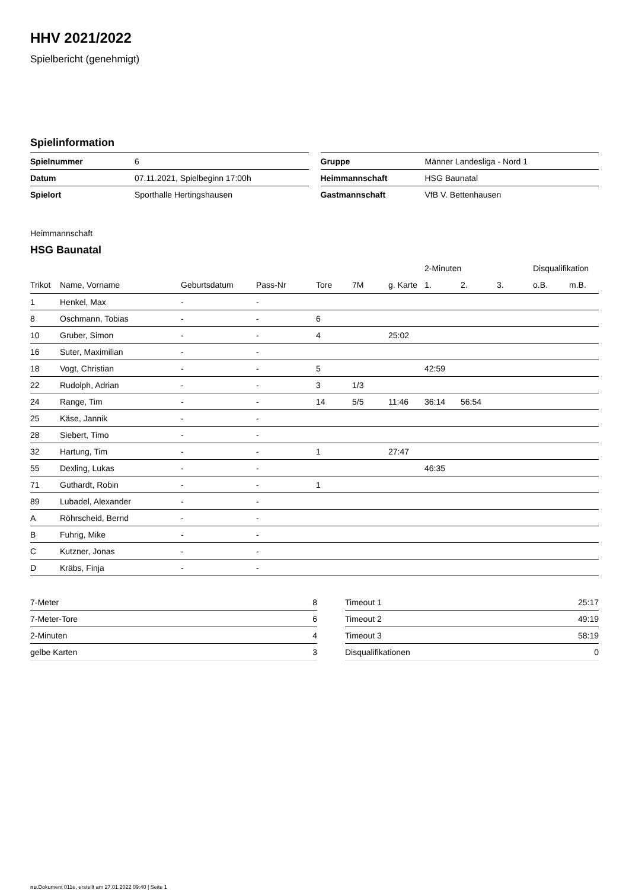HHV 2021/2022
Spielbericht (genehmigt)
Spielinformation
| Spielnummer | 6 |
| Datum | 07.11.2021, Spielbeginn 17:00h |
| Spielort | Sporthalle Hertingshausen |
| Gruppe | Männer Landesliga - Nord 1 |
| Heimmannschaft | HSG Baunatal |
| Gastmannschaft | VfB V. Bettenhausen |
Heimmannschaft
HSG Baunatal
| | | | | | | | 2-Minuten | | | Disqualifikation | |
| --- | --- | --- | --- | --- | --- | --- | --- | --- | --- | --- | --- |
| Trikot | Name, Vorname | Geburtsdatum | Pass-Nr | Tore | 7M | g. Karte | 1. | 2. | 3. | o.B. | m.B. |
| 1 | Henkel, Max | - | - | | | | | | | | |
| 8 | Oschmann, Tobias | - | - | 6 | | | | | | | |
| 10 | Gruber, Simon | - | - | 4 | | 25:02 | | | | | |
| 16 | Suter, Maximilian | - | - | | | | | | | | |
| 18 | Vogt, Christian | - | - | 5 | | | 42:59 | | | | |
| 22 | Rudolph, Adrian | - | - | 3 | 1/3 | | | | | | |
| 24 | Range, Tim | - | - | 14 | 5/5 | 11:46 | 36:14 | 56:54 | | | |
| 25 | Käse, Jannik | - | - | | | | | | | | |
| 28 | Siebert, Timo | - | - | | | | | | | | |
| 32 | Hartung, Tim | - | - | 1 | | 27:47 | | | | | |
| 55 | Dexling, Lukas | - | - | | | | 46:35 | | | | |
| 71 | Guthardt, Robin | - | - | 1 | | | | | | | |
| 89 | Lubadel, Alexander | - | - | | | | | | | | |
| A | Röhrscheid, Bernd | - | - | | | | | | | | |
| B | Fuhrig, Mike | - | - | | | | | | | | |
| C | Kutzner, Jonas | - | - | | | | | | | | |
| D | Kräbs, Finja | - | - | | | | | | | | |
| 7-Meter | 8 |
| 7-Meter-Tore | 6 |
| 2-Minuten | 4 |
| gelbe Karten | 3 |
| Timeout 1 | 25:17 |
| Timeout 2 | 49:19 |
| Timeout 3 | 58:19 |
| Disqualifikationen | 0 |
nu.Dokument 011e, erstellt am 27.01.2022 09:40 | Seite 1